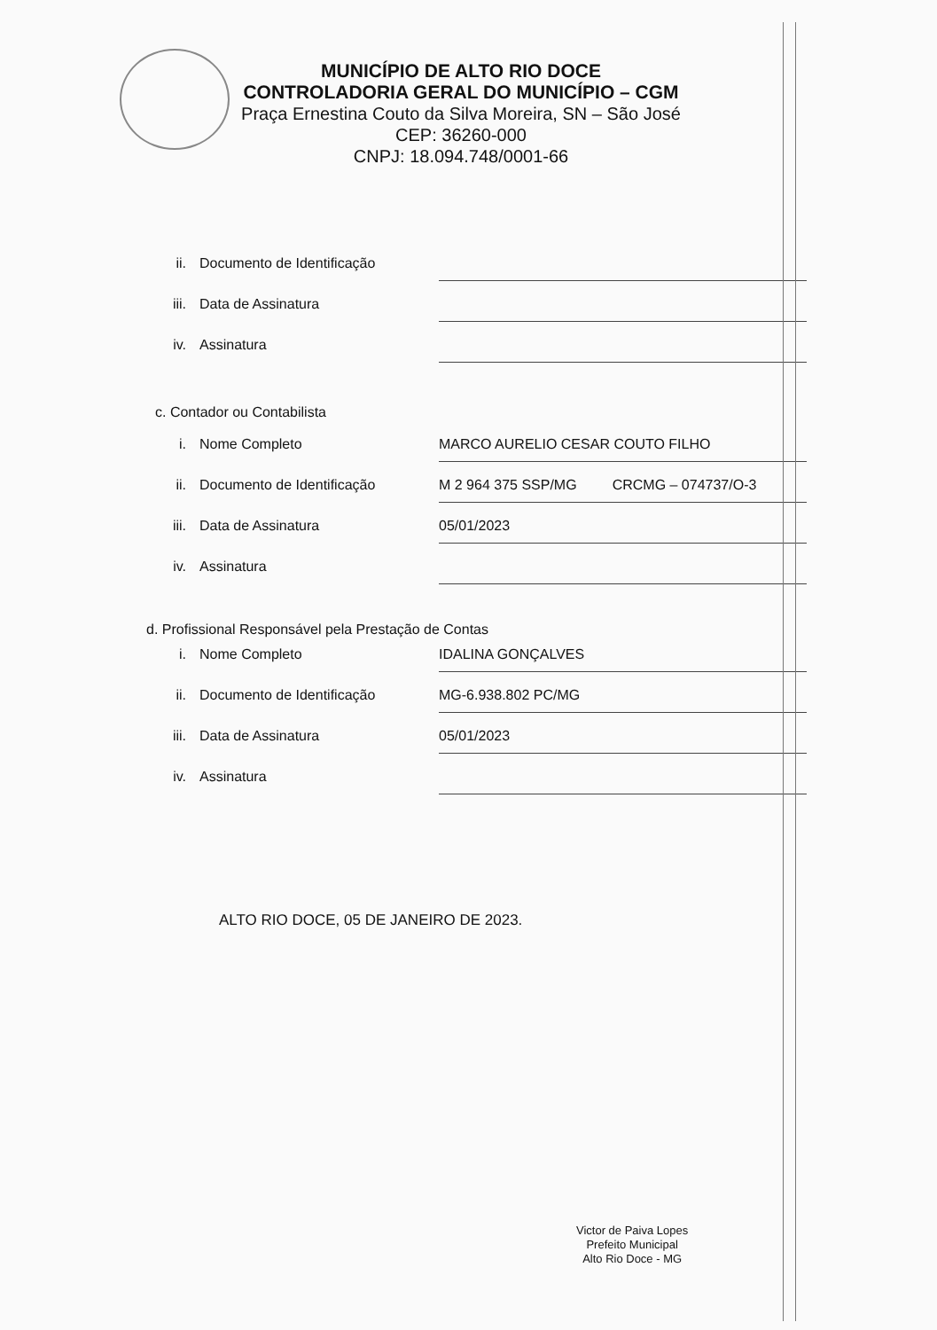MUNICÍPIO DE ALTO RIO DOCE
CONTROLADORIA GERAL DO MUNICÍPIO – CGM
Praça Ernestina Couto da Silva Moreira, SN – São José
CEP: 36260-000
CNPJ: 18.094.748/0001-66
ii. Documento de Identificação
iii. Data de Assinatura
iv. Assinatura
c. Contador ou Contabilista
i. Nome Completo MARCO AURELIO CESAR COUTO FILHO
ii. Documento de Identificação M 2 964 375 SSP/MG CRCMG – 074737/O-3
iii. Data de Assinatura 05/01/2023
iv. Assinatura
d. Profissional Responsável pela Prestação de Contas
i. Nome Completo IDALINA GONÇALVES
ii. Documento de Identificação MG-6.938.802 PC/MG
iii. Data de Assinatura 05/01/2023
iv. Assinatura
ALTO RIO DOCE, 05 DE JANEIRO DE 2023.
Victor de Paiva Lopes
Prefeito Municipal
Alto Rio Doce - MG